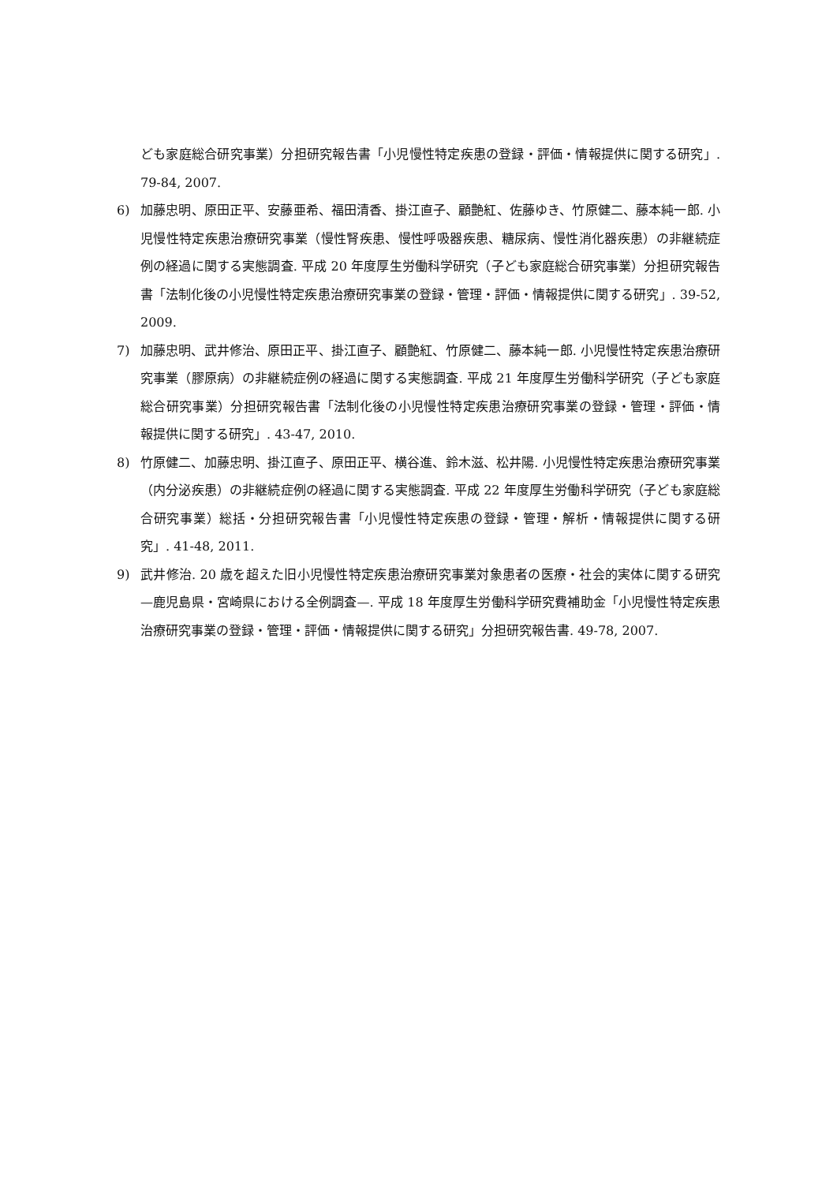ども家庭総合研究事業）分担研究報告書「小児慢性特定疾患の登録・評価・情報提供に関する研究」. 79-84, 2007.
6) 加藤忠明、原田正平、安藤亜希、福田清香、掛江直子、顧艶紅、佐藤ゆき、竹原健二、藤本純一郎. 小児慢性特定疾患治療研究事業（慢性腎疾患、慢性呼吸器疾患、糖尿病、慢性消化器疾患）の非継続症例の経過に関する実態調査. 平成 20 年度厚生労働科学研究（子ども家庭総合研究事業）分担研究報告書「法制化後の小児慢性特定疾患治療研究事業の登録・管理・評価・情報提供に関する研究」. 39-52, 2009.
7) 加藤忠明、武井修治、原田正平、掛江直子、顧艶紅、竹原健二、藤本純一郎. 小児慢性特定疾患治療研究事業（膠原病）の非継続症例の経過に関する実態調査. 平成 21 年度厚生労働科学研究（子ども家庭総合研究事業）分担研究報告書「法制化後の小児慢性特定疾患治療研究事業の登録・管理・評価・情報提供に関する研究」. 43-47, 2010.
8) 竹原健二、加藤忠明、掛江直子、原田正平、横谷進、鈴木滋、松井陽. 小児慢性特定疾患治療研究事業（内分泌疾患）の非継続症例の経過に関する実態調査. 平成 22 年度厚生労働科学研究（子ども家庭総合研究事業）総括・分担研究報告書「小児慢性特定疾患の登録・管理・解析・情報提供に関する研究」. 41-48, 2011.
9) 武井修治. 20 歳を超えた旧小児慢性特定疾患治療研究事業対象患者の医療・社会的実体に関する研究—鹿児島県・宮崎県における全例調査—. 平成 18 年度厚生労働科学研究費補助金「小児慢性特定疾患治療研究事業の登録・管理・評価・情報提供に関する研究」分担研究報告書. 49-78, 2007.